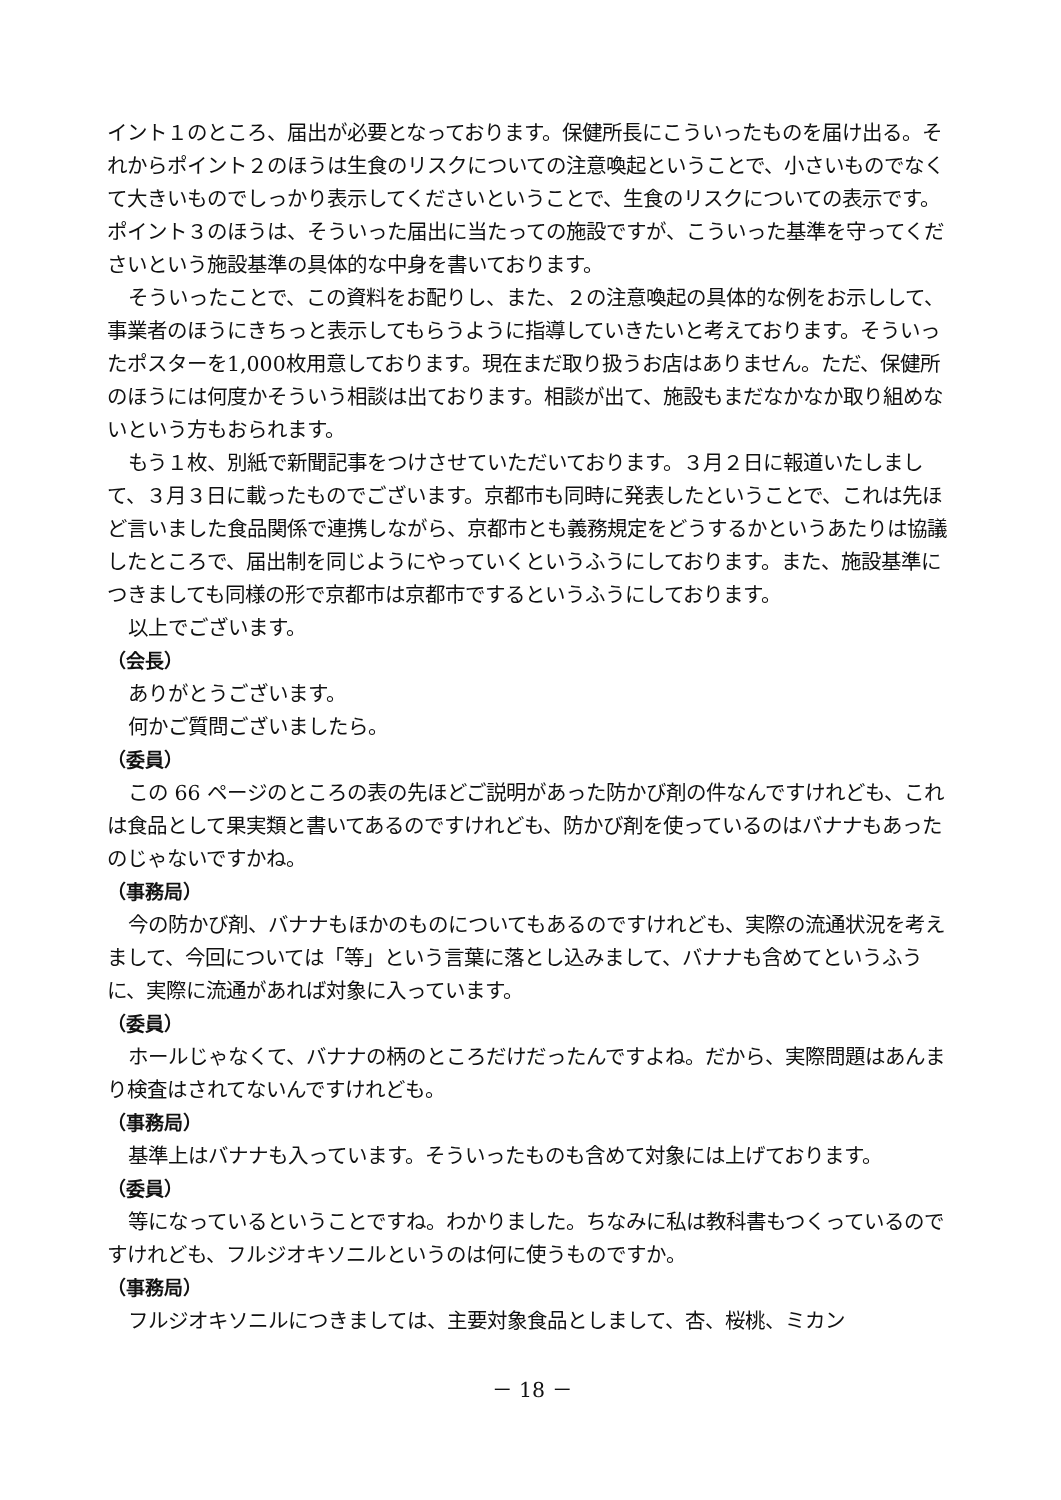イント１のところ、届出が必要となっております。保健所長にこういったものを届け出る。それからポイント２のほうは生食のリスクについての注意喚起ということで、小さいものでなくて大きいものでしっかり表示してくださいということで、生食のリスクについての表示です。ポイント３のほうは、そういった届出に当たっての施設ですが、こういった基準を守ってくださいという施設基準の具体的な中身を書いております。
そういったことで、この資料をお配りし、また、２の注意喚起の具体的な例をお示しして、事業者のほうにきちっと表示してもらうように指導していきたいと考えております。そういったポスターを1,000枚用意しております。現在まだ取り扱うお店はありません。ただ、保健所のほうには何度かそういう相談は出ております。相談が出て、施設もまだなかなか取り組めないという方もおられます。
もう１枚、別紙で新聞記事をつけさせていただいております。３月２日に報道いたしまして、３月３日に載ったものでございます。京都市も同時に発表したということで、これは先ほど言いました食品関係で連携しながら、京都市とも義務規定をどうするかというあたりは協議したところで、届出制を同じようにやっていくというふうにしております。また、施設基準につきましても同様の形で京都市は京都市でするというふうにしております。
以上でございます。
（会長）
ありがとうございます。
何かご質問ございましたら。
（委員）
この 66 ページのところの表の先ほどご説明があった防かび剤の件なんですけれども、これは食品として果実類と書いてあるのですけれども、防かび剤を使っているのはバナナもあったのじゃないですかね。
（事務局）
今の防かび剤、バナナもほかのものについてもあるのですけれども、実際の流通状況を考えまして、今回については「等」という言葉に落とし込みまして、バナナも含めてというふうに、実際に流通があれば対象に入っています。
（委員）
ホールじゃなくて、バナナの柄のところだけだったんですよね。だから、実際問題はあんまり検査はされてないんですけれども。
（事務局）
基準上はバナナも入っています。そういったものも含めて対象には上げております。
（委員）
等になっているということですね。わかりました。ちなみに私は教科書もつくっているのですけれども、フルジオキソニルというのは何に使うものですか。
（事務局）
フルジオキソニルにつきましては、主要対象食品としまして、杏、桜桃、ミカン
－ 18 －